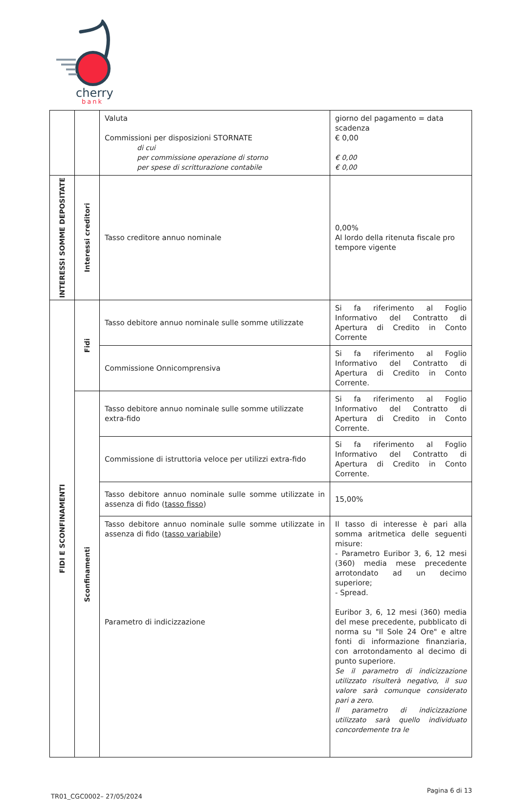cherry
bank
| | | Valuta Commissioni per disposizioni STORNATE di cui per commissione operazione di storno per spese di scritturazione contabile | giorno del pagamento = data scadenza € 0,00 € 0,00 € 0,00 |
| INTERESSI SOMME DEPOSITATE | Interessi creditori | Tasso creditore annuo nominale | 0,00% Al lordo della ritenuta fiscale pro tempore vigente |
| FIDI E SCONFINAMENTI | Fidi | Tasso debitore annuo nominale sulle somme utilizzate | Si fa riferimento al Foglio Informativo del Contratto di Apertura di Credito in Conto Corrente |
| | | Commissione Onnicomprensiva | Si fa riferimento al Foglio Informativo del Contratto di Apertura di Credito in Conto Corrente. |
| | Sconfinamenti | Tasso debitore annuo nominale sulle somme utilizzate extra-fido | Si fa riferimento al Foglio Informativo del Contratto di Apertura di Credito in Conto Corrente. |
| | | Commissione di istruttoria veloce per utilizzi extra-fido | Si fa riferimento al Foglio Informativo del Contratto di Apertura di Credito in Conto Corrente. |
| | | Tasso debitore annuo nominale sulle somme utilizzate in assenza di fido ( tasso fisso ) | 15,00% |
| | | Tasso debitore annuo nominale sulle somme utilizzate in assenza di fido ( tasso variabile ) Parametro di indicizzazione | Il tasso di interesse è pari alla somma aritmetica delle seguenti misure: - Parametro Euribor 3, 6, 12 mesi (360) media mese precedente arrotondato ad un decimo superiore; - Spread. Euribor 3, 6, 12 mesi (360) media del mese precedente, pubblicato di norma su "Il Sole 24 Ore" e altre fonti di informazione finanziaria, con arrotondamento al decimo di punto superiore. Se il parametro di indicizzazione utilizzato risulterà negativo, il suo valore sarà comunque considerato pari a zero. Il parametro di indicizzazione utilizzato sarà quello individuato concordemente tra le |
TR01_CGC0002– 27/05/2024 Pagina 6 di 13